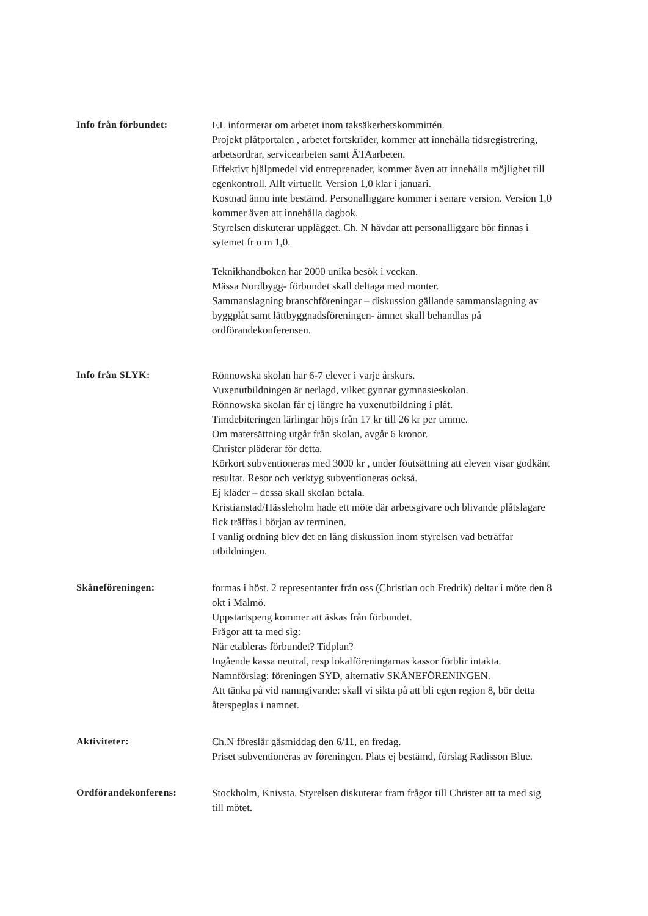Info från förbundet:
F.L informerar om arbetet inom taksäkerhetskommittén.
Projekt plåtportalen , arbetet fortskrider, kommer att innehålla tidsregistrering, arbetsordrar, servicearbeten samt ÄTAarbeten.
Effektivt hjälpmedel vid entreprenader, kommer även att innehålla möjlighet till egenkontroll. Allt virtuellt. Version 1,0 klar i januari.
Kostnad ännu inte bestämd. Personalliggare kommer i senare version. Version 1,0 kommer även att innehålla dagbok.
Styrelsen diskuterar upplägget. Ch. N hävdar att personalliggare bör finnas i sytemet fr o m 1,0.
Teknikhandboken har 2000 unika besök i veckan.
Mässa Nordbygg- förbundet skall deltaga med monter.
Sammanslagning branschföreningar – diskussion gällande sammanslagning av byggplåt samt lättbyggnadsföreningen- ämnet skall behandlas på ordförandekonferensen.
Info från SLYK:
Rönnowska skolan har 6-7 elever i varje årskurs.
Vuxenutbildningen är nerlagd, vilket gynnar gymnasieskolan.
Rönnowska skolan får ej längre ha vuxenutbildning i plåt.
Timdebiteringen lärlingar höjs från 17 kr till 26 kr per timme.
Om matersättning utgår från skolan, avgår 6 kronor.
Christer pläderar för detta.
Körkort subventioneras med 3000 kr , under föutsättning att eleven visar godkänt resultat. Resor och verktyg subventioneras också.
Ej kläder – dessa skall skolan betala.
Kristianstad/Hässleholm hade ett möte där arbetsgivare och blivande plåtslagare fick träffas i början av terminen.
I vanlig ordning blev det en lång diskussion inom styrelsen vad beträffar utbildningen.
Skåneföreningen:
formas i höst. 2 representanter från oss (Christian och Fredrik) deltar i möte den 8 okt i Malmö.
Uppstartspeng kommer att äskas från förbundet.
Frågor att ta med sig:
När etableras förbundet? Tidplan?
Ingående kassa neutral, resp lokalföreningarnas kassor förblir intakta.
Namnförslag: föreningen SYD, alternativ SKÅNEFÖRENINGEN.
Att tänka på vid namngivande: skall vi sikta på att bli egen region 8, bör detta återspeglas i namnet.
Aktiviteter:
Ch.N föreslår gåsmiddag den 6/11, en fredag.
Priset subventioneras av föreningen. Plats ej bestämd, förslag Radisson Blue.
Ordförandekonferens:
Stockholm, Knivsta. Styrelsen diskuterar fram frågor till Christer att ta med sig till mötet.